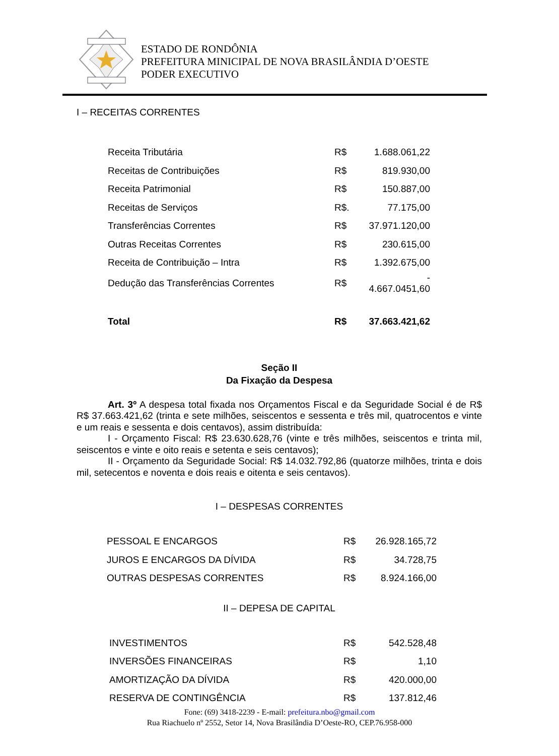ESTADO DE RONDÔNIA
PREFEITURA MINICIPAL DE NOVA BRASILÂNDIA D’OESTE
PODER EXECUTIVO
I – RECEITAS CORRENTES
| Receita Tributária | R$ | 1.688.061,22 |
| Receitas de Contribuições | R$ | 819.930,00 |
| Receita Patrimonial | R$ | 150.887,00 |
| Receitas de Serviços | R$. | 77.175,00 |
| Transferências Correntes | R$ | 37.971.120,00 |
| Outras Receitas Correntes | R$ | 230.615,00 |
| Receita de Contribuição – Intra | R$ | 1.392.675,00 |
| Dedução das Transferências Correntes | R$ | - 4.667.0451,60 |
| Total | R$ | 37.663.421,62 |
Seção II
Da Fixação da Despesa
Art. 3º A despesa total fixada nos Orçamentos Fiscal e da Seguridade Social é de R$ R$ 37.663.421,62 (trinta e sete milhões, seiscentos e sessenta e três mil, quatrocentos e vinte e um reais e sessenta e dois centavos), assim distribuída:
I - Orçamento Fiscal: R$ 23.630.628,76 (vinte e três milhões, seiscentos e trinta mil, seiscentos e vinte e oito reais e setenta e seis centavos);
II - Orçamento da Seguridade Social: R$ 14.032.792,86 (quatorze milhões, trinta e dois mil, setecentos e noventa e dois reais e oitenta e seis centavos).
I – DESPESAS CORRENTES
| PESSOAL E ENCARGOS | R$ | 26.928.165,72 |
| JUROS E ENCARGOS DA DÍVIDA | R$ | 34.728,75 |
| OUTRAS DESPESAS CORRENTES | R$ | 8.924.166,00 |
II – DEPESA DE CAPITAL
| INVESTIMENTOS | R$ | 542.528,48 |
| INVERSÕES FINANCEIRAS | R$ | 1,10 |
| AMORTIZAÇÃO DA DÍVIDA | R$ | 420.000,00 |
| RESERVA DE CONTINGÊNCIA | R$ | 137.812,46 |
Fone: (69) 3418-2239 - E-mail: prefeitura.nbo@gmail.com
Rua Riachuelo nº 2552, Setor 14, Nova Brasilândia D’Oeste-RO, CEP.76.958-000